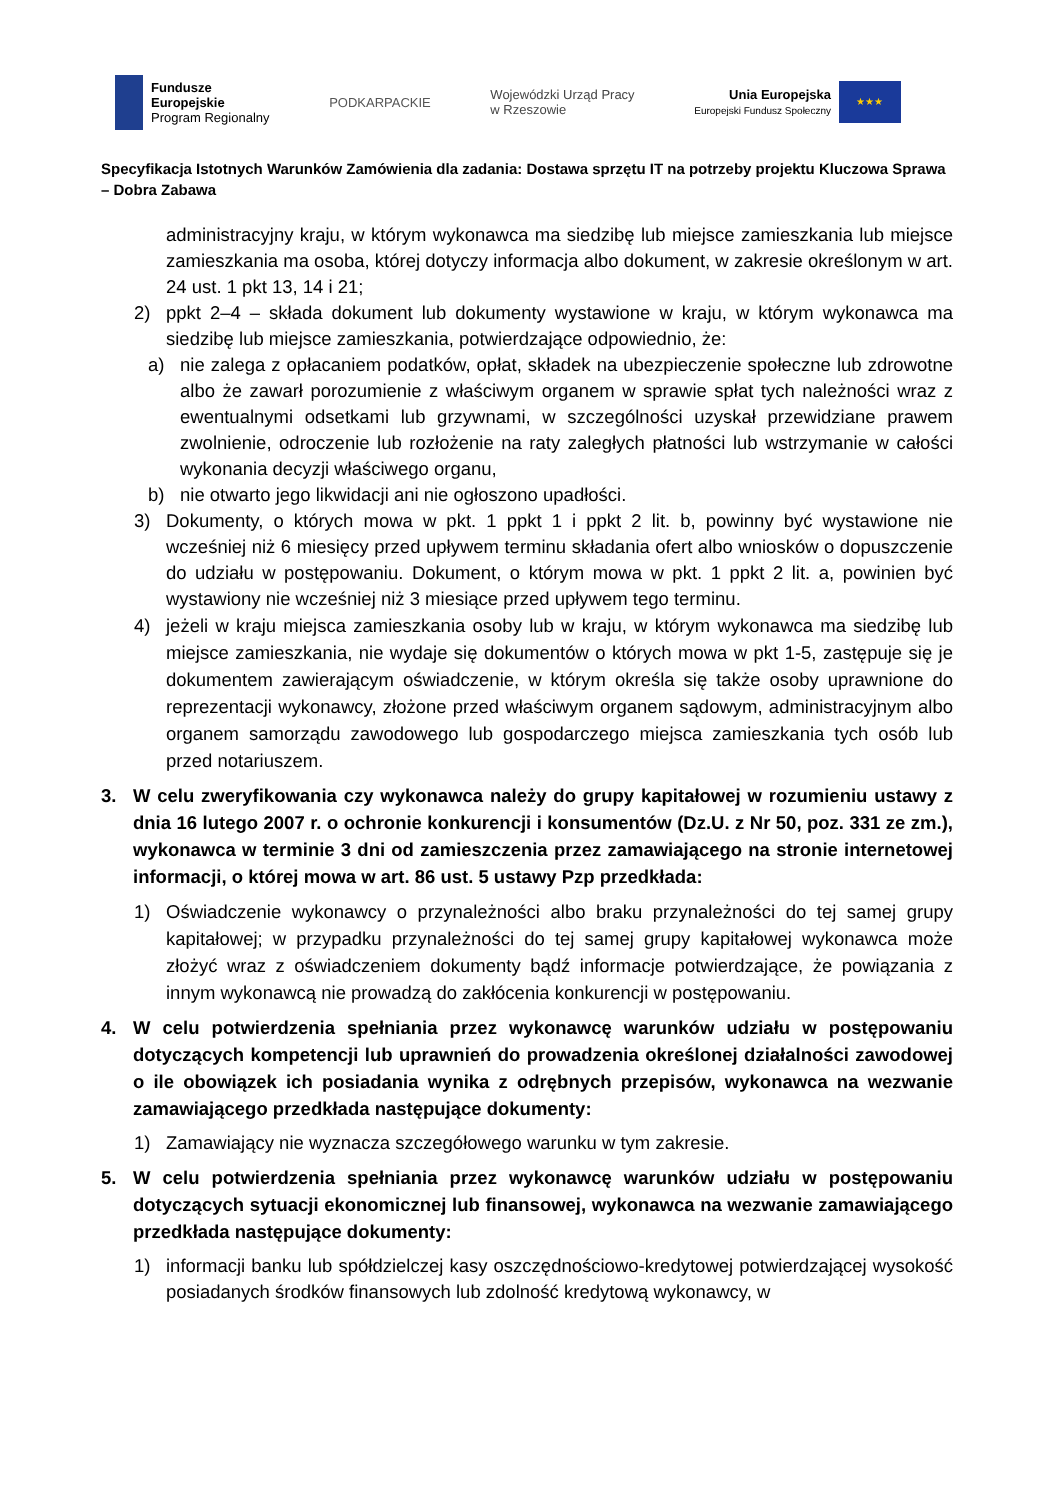Fundusze
Europejskie
Program Regionalny
PODKARPACKIE
Wojewódzki Urząd Pracy
w Rzeszowie
Unia Europejska
Europejski Fundusz Społeczny
★★★
Specyfikacja Istotnych Warunków Zamówienia dla zadania: Dostawa sprzętu IT na potrzeby projektu Kluczowa Sprawa – Dobra Zabawa
administracyjny kraju, w którym wykonawca ma siedzibę lub miejsce zamieszkania lub miejsce zamieszkania ma osoba, której dotyczy informacja albo dokument, w zakresie określonym w art. 24 ust. 1 pkt 13, 14 i 21;
2) ppkt 2–4 – składa dokument lub dokumenty wystawione w kraju, w którym wykonawca ma siedzibę lub miejsce zamieszkania, potwierdzające odpowiednio, że:
a) nie zalega z opłacaniem podatków, opłat, składek na ubezpieczenie społeczne lub zdrowotne albo że zawarł porozumienie z właściwym organem w sprawie spłat tych należności wraz z ewentualnymi odsetkami lub grzywnami, w szczególności uzyskał przewidziane prawem zwolnienie, odroczenie lub rozłożenie na raty zaległych płatności lub wstrzymanie w całości wykonania decyzji właściwego organu,
b) nie otwarto jego likwidacji ani nie ogłoszono upadłości.
3) Dokumenty, o których mowa w pkt. 1 ppkt 1 i ppkt 2 lit. b, powinny być wystawione nie wcześniej niż 6 miesięcy przed upływem terminu składania ofert albo wniosków o dopuszczenie do udziału w postępowaniu. Dokument, o którym mowa w pkt. 1 ppkt 2 lit. a, powinien być wystawiony nie wcześniej niż 3 miesiące przed upływem tego terminu.
4) jeżeli w kraju miejsca zamieszkania osoby lub w kraju, w którym wykonawca ma siedzibę lub miejsce zamieszkania, nie wydaje się dokumentów o których mowa w pkt 1-5, zastępuje się je dokumentem zawierającym oświadczenie, w którym określa się także osoby uprawnione do reprezentacji wykonawcy, złożone przed właściwym organem sądowym, administracyjnym albo organem samorządu zawodowego lub gospodarczego miejsca zamieszkania tych osób lub przed notariuszem.
3. W celu zweryfikowania czy wykonawca należy do grupy kapitałowej w rozumieniu ustawy z dnia 16 lutego 2007 r. o ochronie konkurencji i konsumentów (Dz.U. z Nr 50, poz. 331 ze zm.), wykonawca w terminie 3 dni od zamieszczenia przez zamawiającego na stronie internetowej informacji, o której mowa w art. 86 ust. 5 ustawy Pzp przedkłada:
1) Oświadczenie wykonawcy o przynależności albo braku przynależności do tej samej grupy kapitałowej; w przypadku przynależności do tej samej grupy kapitałowej wykonawca może złożyć wraz z oświadczeniem dokumenty bądź informacje potwierdzające, że powiązania z innym wykonawcą nie prowadzą do zakłócenia konkurencji w postępowaniu.
4. W celu potwierdzenia spełniania przez wykonawcę warunków udziału w postępowaniu dotyczących kompetencji lub uprawnień do prowadzenia określonej działalności zawodowej o ile obowiązek ich posiadania wynika z odrębnych przepisów, wykonawca na wezwanie zamawiającego przedkłada następujące dokumenty:
1) Zamawiający nie wyznacza szczegółowego warunku w tym zakresie.
5. W celu potwierdzenia spełniania przez wykonawcę warunków udziału w postępowaniu dotyczących sytuacji ekonomicznej lub finansowej, wykonawca na wezwanie zamawiającego przedkłada następujące dokumenty:
1) informacji banku lub spółdzielczej kasy oszczędnościowo-kredytowej potwierdzającej wysokość posiadanych środków finansowych lub zdolność kredytową wykonawcy, w